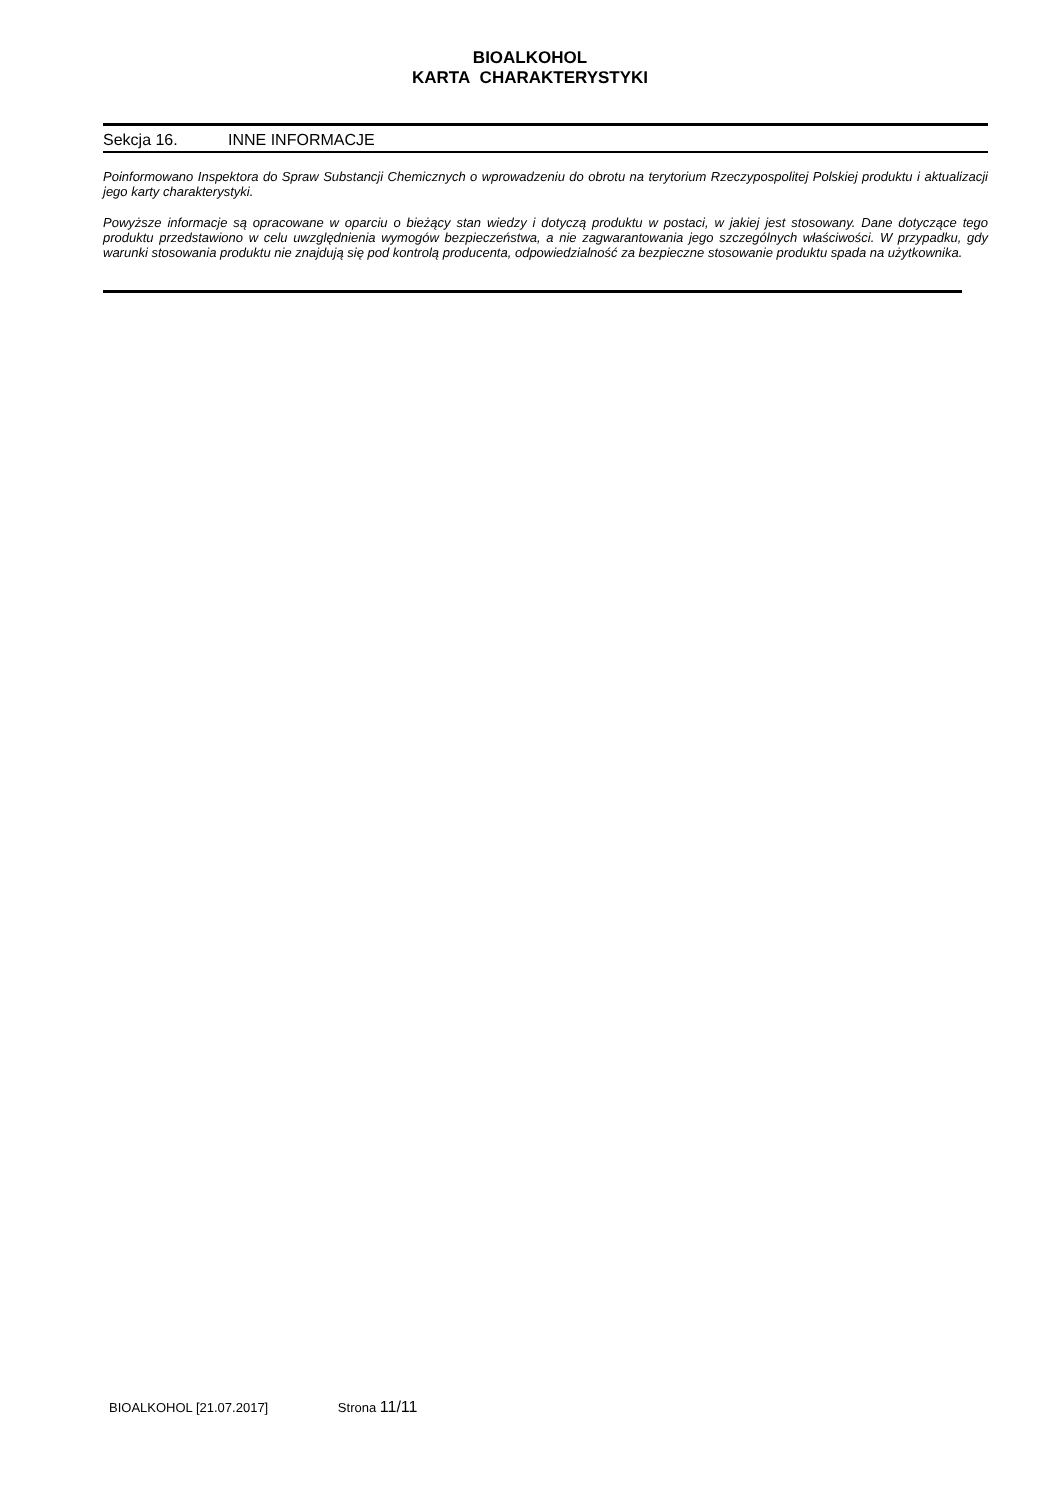BIOALKOHOL
KARTA CHARAKTERYSTYKI
Sekcja 16. INNE INFORMACJE
Poinformowano Inspektora do Spraw Substancji Chemicznych o wprowadzeniu do obrotu na terytorium Rzeczypospolitej Polskiej produktu i aktualizacji jego karty charakterystyki.
Powyższe informacje są opracowane w oparciu o bieżący stan wiedzy i dotyczą produktu w postaci, w jakiej jest stosowany. Dane dotyczące tego produktu przedstawiono w celu uwzględnienia wymogów bezpieczeństwa, a nie zagwarantowania jego szczególnych właściwości. W przypadku, gdy warunki stosowania produktu nie znajdują się pod kontrolą producenta, odpowiedzialność za bezpieczne stosowanie produktu spada na użytkownika.
BIOALKOHOL [21.07.2017] Strona 11/11